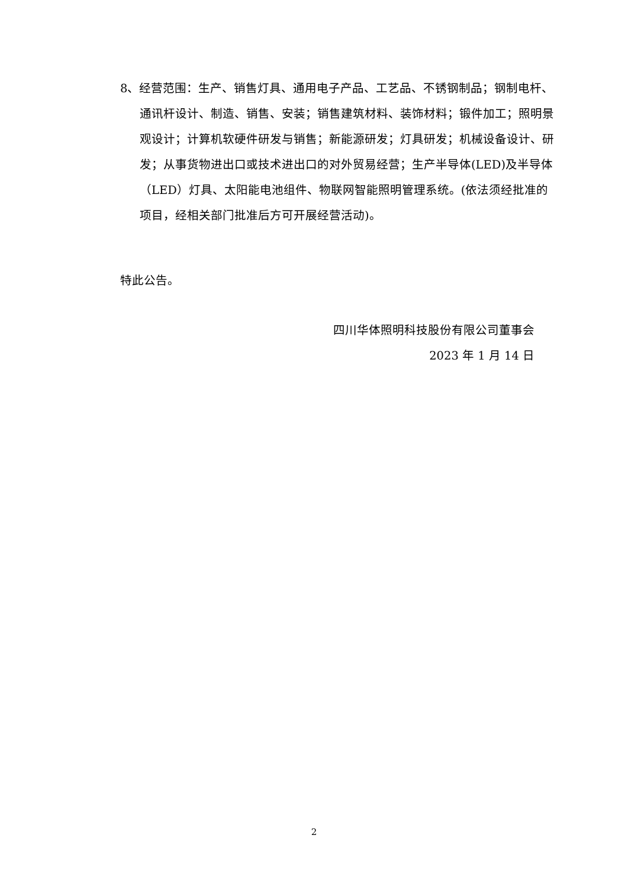8、经营范围：生产、销售灯具、通用电子产品、工艺品、不锈钢制品；钢制电杆、通讯杆设计、制造、销售、安装；销售建筑材料、装饰材料；锻件加工；照明景观设计；计算机软硬件研发与销售；新能源研发；灯具研发；机械设备设计、研发；从事货物进出口或技术进出口的对外贸易经营；生产半导体(LED)及半导体（LED）灯具、太阳能电池组件、物联网智能照明管理系统。(依法须经批准的项目，经相关部门批准后方可开展经营活动)。
特此公告。
四川华体照明科技股份有限公司董事会
2023 年 1 月 14 日
2